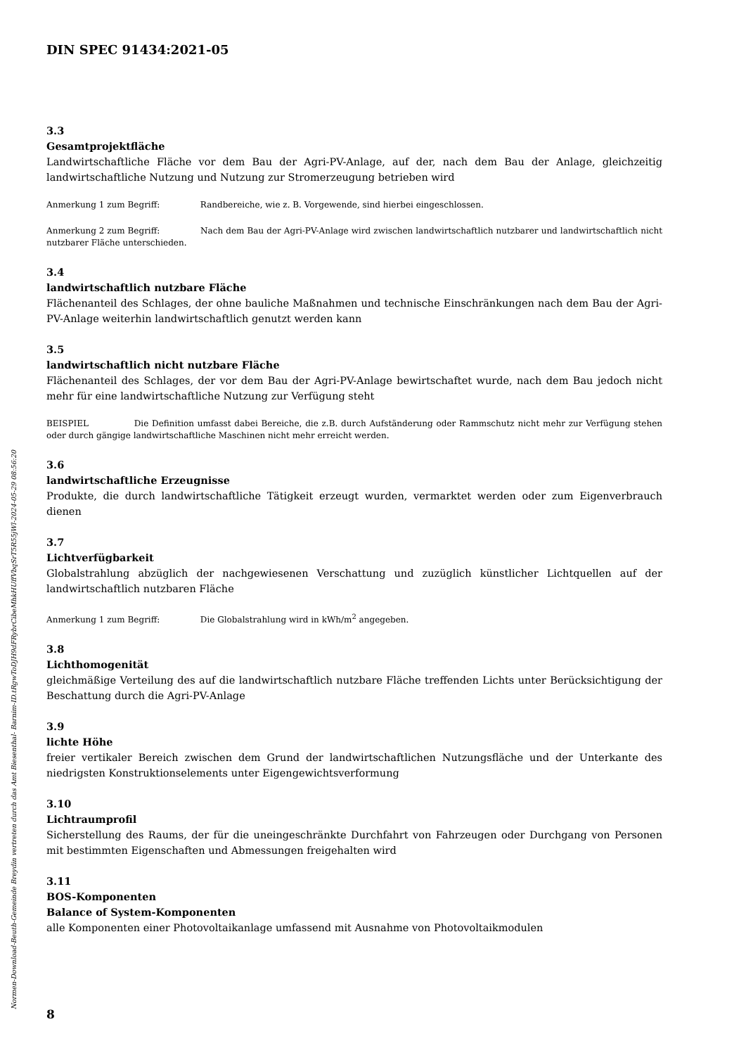DIN SPEC 91434:2021-05
3.3
Gesamtprojektfläche
Landwirtschaftliche Fläche vor dem Bau der Agri-PV-Anlage, auf der, nach dem Bau der Anlage, gleichzeitig landwirtschaftliche Nutzung und Nutzung zur Stromerzeugung betrieben wird
Anmerkung 1 zum Begriff: Randbereiche, wie z. B. Vorgewende, sind hierbei eingeschlossen.
Anmerkung 2 zum Begriff: Nach dem Bau der Agri-PV-Anlage wird zwischen landwirtschaftlich nutzbarer und landwirtschaftlich nicht nutzbarer Fläche unterschieden.
3.4
landwirtschaftlich nutzbare Fläche
Flächenanteil des Schlages, der ohne bauliche Maßnahmen und technische Einschränkungen nach dem Bau der Agri-PV-Anlage weiterhin landwirtschaftlich genutzt werden kann
3.5
landwirtschaftlich nicht nutzbare Fläche
Flächenanteil des Schlages, der vor dem Bau der Agri-PV-Anlage bewirtschaftet wurde, nach dem Bau jedoch nicht mehr für eine landwirtschaftliche Nutzung zur Verfügung steht
BEISPIEL Die Definition umfasst dabei Bereiche, die z.B. durch Aufständerung oder Rammschutz nicht mehr zur Verfügung stehen oder durch gängige landwirtschaftliche Maschinen nicht mehr erreicht werden.
3.6
landwirtschaftliche Erzeugnisse
Produkte, die durch landwirtschaftliche Tätigkeit erzeugt wurden, vermarktet werden oder zum Eigenverbrauch dienen
3.7
Lichtverfügbarkeit
Globalstrahlung abzüglich der nachgewiesenen Verschattung und zuzüglich künstlicher Lichtquellen auf der landwirtschaftlich nutzbaren Fläche
Anmerkung 1 zum Begriff: Die Globalstrahlung wird in kWh/m<sup>2</sup> angegeben.
3.8
Lichthomogenität
gleichmäßige Verteilung des auf die landwirtschaftlich nutzbare Fläche treffenden Lichts unter Berücksichtigung der Beschattung durch die Agri-PV-Anlage
3.9
lichte Höhe
freier vertikaler Bereich zwischen dem Grund der landwirtschaftlichen Nutzungsfläche und der Unterkante des niedrigsten Konstruktionselements unter Eigengewichtsverformung
3.10
Lichtraumprofil
Sicherstellung des Raums, der für die uneingeschränkte Durchfahrt von Fahrzeugen oder Durchgang von Personen mit bestimmten Eigenschaften und Abmessungen freigehalten wird
3.11
BOS-Komponenten
Balance of System-Komponenten
alle Komponenten einer Photovoltaikanlage umfassend mit Ausnahme von Photovoltaikmodulen
8
Normen-Download-Beuth-Gemeinde Breydin vertreten durch das Amt Biesenthal- Barnim-ID.tRgwToDJH9dFRybrCibeMhkHUffVbqSrT5R55jWl-2024-05-29 08:56:20